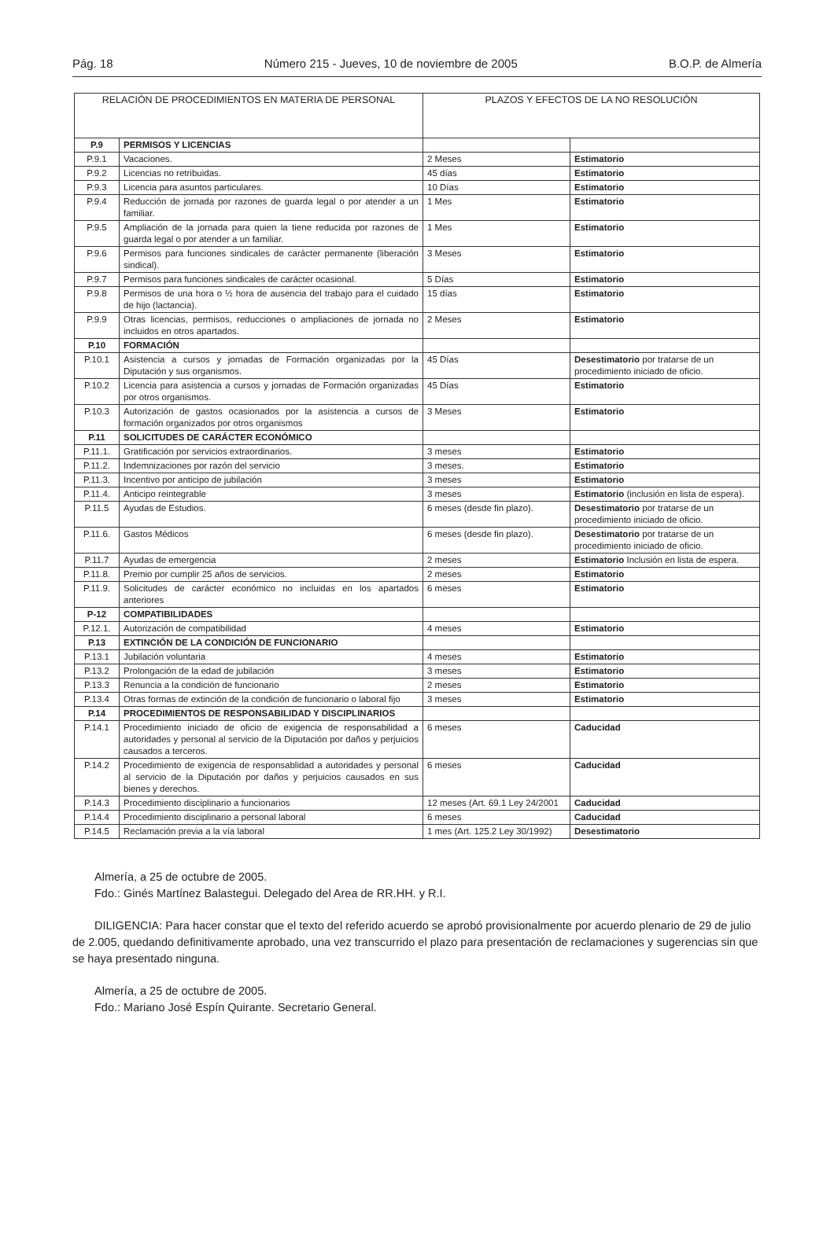Pág. 18 Número 215 - Jueves, 10 de noviembre de 2005 B.O.P. de Almería
| RELACIÓN DE PROCEDIMIENTOS EN MATERIA DE PERSONAL | | PLAZOS Y EFECTOS DE LA NO RESOLUCIÓN | |
| --- | --- | --- | --- |
| P.9 | PERMISOS Y LICENCIAS | | |
| P.9.1 | Vacaciones. | 2 Meses | Estimatorio |
| P.9.2 | Licencias no retribuidas. | 45 días | Estimatorio |
| P.9.3 | Licencia para asuntos particulares. | 10 Días | Estimatorio |
| P.9.4 | Reducción de jornada por razones de guarda legal o por atender a un familiar. | 1 Mes | Estimatorio |
| P.9.5 | Ampliación de la jornada para quien la tiene reducida por razones de guarda legal o por atender a un familiar. | 1 Mes | Estimatorio |
| P.9.6 | Permisos para funciones sindicales de carácter permanente (liberación sindical). | 3 Meses | Estimatorio |
| P.9.7 | Permisos para funciones sindicales de carácter ocasional. | 5 Días | Estimatorio |
| P.9.8 | Permisos de una hora o ½ hora de ausencia del trabajo para el cuidado de hijo (lactancia). | 15 días | Estimatorio |
| P.9.9 | Otras licencias, permisos, reducciones o ampliaciones de jornada no incluidos en otros apartados. | 2 Meses | Estimatorio |
| P.10 | FORMACIÓN | | |
| P.10.1 | Asistencia a cursos y jornadas de Formación organizadas por la Diputación y sus organismos. | 45 Días | Desestimatorio por tratarse de un procedimiento iniciado de oficio. |
| P.10.2 | Licencia para asistencia a cursos y jornadas de Formación organizadas por otros organismos. | 45 Días | Estimatorio |
| P.10.3 | Autorización de gastos ocasionados por la asistencia a cursos de formación organizados por otros organismos | 3 Meses | Estimatorio |
| P.11 | SOLICITUDES DE CARÁCTER ECONÓMICO | | |
| P.11.1. | Gratificación por servicios extraordinarios. | 3 meses | Estimatorio |
| P.11.2. | Indemnizaciones por razón del servicio | 3 meses. | Estimatorio |
| P.11.3. | Incentivo por anticipo de jubilación | 3 meses | Estimatorio |
| P.11.4. | Anticipo reintegrable | 3 meses | Estimatorio (inclusión en lista de espera). |
| P.11.5 | Ayudas de Estudios. | 6 meses (desde fin plazo). | Desestimatorio por tratarse de un procedimiento iniciado de oficio. |
| P.11.6. | Gastos Médicos | 6 meses (desde fin plazo). | Desestimatorio por tratarse de un procedimiento iniciado de oficio. |
| P.11.7 | Ayudas de emergencia | 2 meses | Estimatorio Inclusión en lista de espera. |
| P.11.8. | Premio por cumplir 25 años de servicios. | 2 meses | Estimatorio |
| P.11.9. | Solicitudes de carácter económico no incluidas en los apartados anteriores | 6 meses | Estimatorio |
| P-12 | COMPATIBILIDADES | | |
| P.12.1. | Autorización de compatibilidad | 4 meses | Estimatorio |
| P.13 | EXTINCIÓN DE LA CONDICIÓN DE FUNCIONARIO | | |
| P.13.1 | Jubilación voluntaria | 4 meses | Estimatorio |
| P.13.2 | Prolongación de la edad de jubilación | 3 meses | Estimatorio |
| P.13.3 | Renuncia a la condición de funcionario | 2 meses | Estimatorio |
| P.13.4 | Otras formas de extinción de la condición de funcionario o laboral fijo | 3 meses | Estimatorio |
| P.14 | PROCEDIMIENTOS DE RESPONSABILIDAD Y DISCIPLINARIOS | | |
| P.14.1 | Procedimiento iniciado de oficio de exigencia de responsabilidad a autoridades y personal al servicio de la Diputación por daños y perjuicios causados a terceros. | 6 meses | Caducidad |
| P.14.2 | Procedimiento de exigencia de responsablidad a autoridades y personal al servicio de la Diputación por daños y perjuicios causados en sus bienes y derechos. | 6 meses | Caducidad |
| P.14.3 | Procedimiento disciplinario a funcionarios | 12 meses (Art. 69.1 Ley 24/2001 | Caducidad |
| P.14.4 | Procedimiento disciplinario a personal laboral | 6 meses | Caducidad |
| P.14.5 | Reclamación previa a la vía laboral | 1 mes (Art. 125.2 Ley 30/1992) | Desestimatorio |
Almería, a 25 de octubre de 2005.
Fdo.: Ginés Martínez Balastegui. Delegado del Area de RR.HH. y R.I.
DILIGENCIA: Para hacer constar que el texto del referido acuerdo se aprobó provisionalmente por acuerdo plenario de 29 de julio de 2.005, quedando definitivamente aprobado, una vez transcurrido el plazo para presentación de reclamaciones y sugerencias sin que se haya presentado ninguna.
Almería, a 25 de octubre de 2005.
Fdo.: Mariano José Espín Quirante. Secretario General.